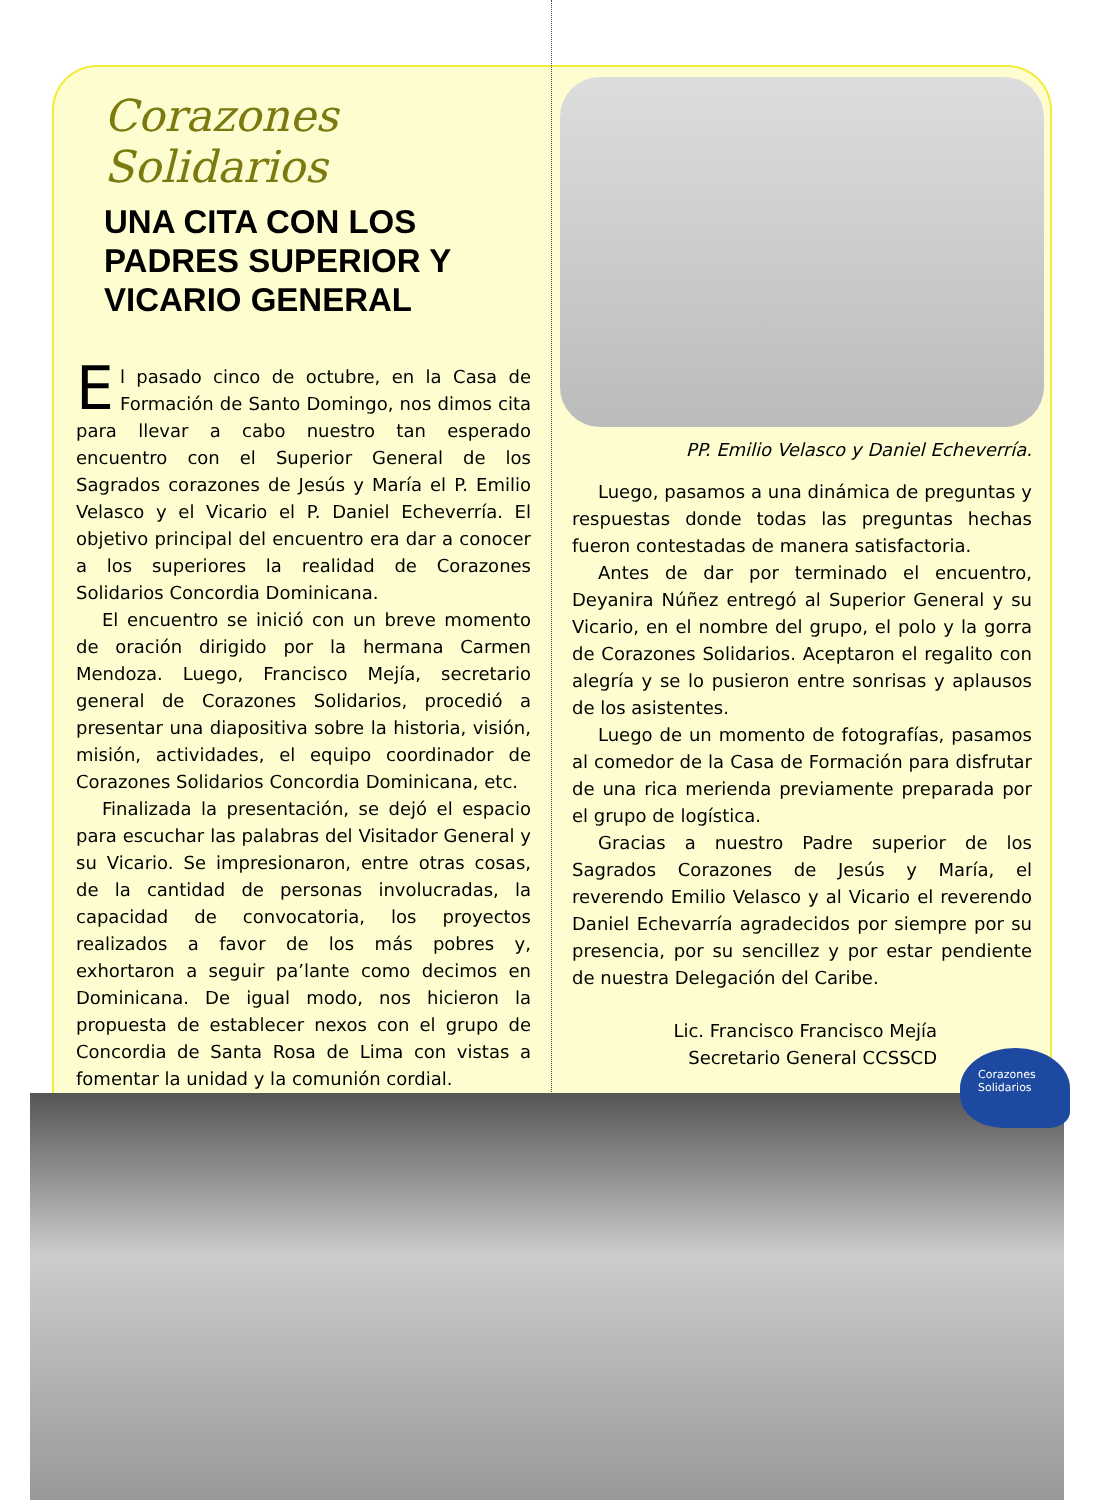Corazones Solidarios
UNA CITA CON LOS PADRES SUPERIOR Y VICARIO GENERAL
El pasado cinco de octubre, en la Casa de Formación de Santo Domingo, nos dimos cita para llevar a cabo nuestro tan esperado encuentro con el Superior General de los Sagrados corazones de Jesús y María el P. Emilio Velasco y el Vicario el P. Daniel Echeverría. El objetivo principal del encuentro era dar a conocer a los superiores la realidad de Corazones Solidarios Concordia Dominicana.
El encuentro se inició con un breve momento de oración dirigido por la hermana Carmen Mendoza. Luego, Francisco Mejía, secretario general de Corazones Solidarios, procedió a presentar una diapositiva sobre la historia, visión, misión, actividades, el equipo coordinador de Corazones Solidarios Concordia Dominicana, etc.
Finalizada la presentación, se dejó el espacio para escuchar las palabras del Visitador General y su Vicario. Se impresionaron, entre otras cosas, de la cantidad de personas involucradas, la capacidad de convocatoria, los proyectos realizados a favor de los más pobres y, exhortaron a seguir pa’lante como decimos en Dominicana. De igual modo, nos hicieron la propuesta de establecer nexos con el grupo de Concordia de Santa Rosa de Lima con vistas a fomentar la unidad y la comunión cordial.
PP. Emilio Velasco y Daniel Echeverría.
Luego, pasamos a una dinámica de preguntas y respuestas donde todas las preguntas hechas fueron contestadas de manera satisfactoria.
Antes de dar por terminado el encuentro, Deyanira Núñez entregó al Superior General y su Vicario, en el nombre del grupo, el polo y la gorra de Corazones Solidarios. Aceptaron el regalito con alegría y se lo pusieron entre sonrisas y aplausos de los asistentes.
Luego de un momento de fotografías, pasamos al comedor de la Casa de Formación para disfrutar de una rica merienda previamente preparada por el grupo de logística.
Gracias a nuestro Padre superior de los Sagrados Corazones de Jesús y María, el reverendo Emilio Velasco y al Vicario el reverendo Daniel Echevarría agradecidos por siempre por su presencia, por su sencillez y por estar pendiente de nuestra Delegación del Caribe.
Lic. Francisco Francisco Mejía
Secretario General CCSSCD
Corazones
Solidarios